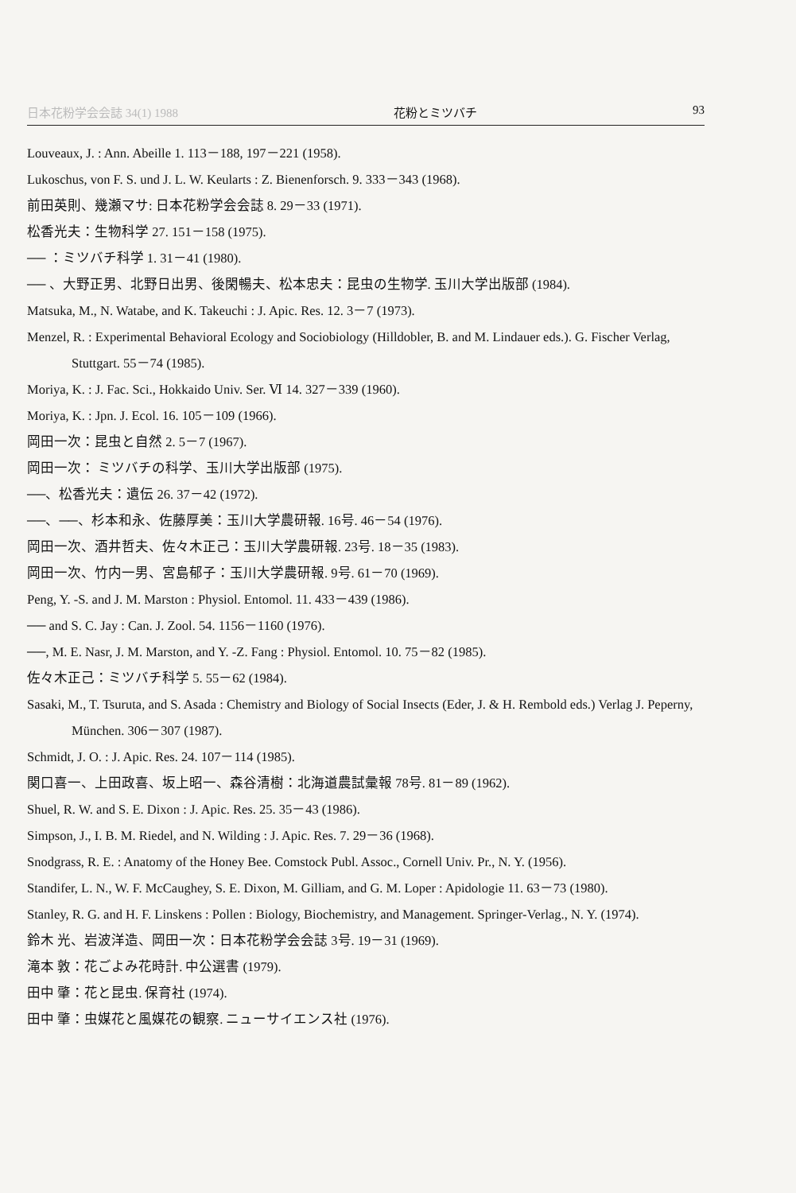日本花粉学会会誌 34(1) 1988 花粉とミツバチ 93
Louveaux, J. : Ann. Abeille 1. 113－188, 197－221 (1958).
Lukoschus, von F. S. und J. L. W. Keularts : Z. Bienenforsch. 9. 333－343 (1968).
前田英則、幾瀬マサ: 日本花粉学会会誌 8. 29－33 (1971).
松香光夫：生物科学 27. 151－158 (1975).
── ：ミツバチ科学 1. 31－41 (1980).
── 、大野正男、北野日出男、後閑暢夫、松本忠夫：昆虫の生物学. 玉川大学出版部 (1984).
Matsuka, M., N. Watabe, and K. Takeuchi : J. Apic. Res. 12. 3－7 (1973).
Menzel, R. : Experimental Behavioral Ecology and Sociobiology (Hilldobler, B. and M. Lindauer eds.). G. Fischer Verlag, Stuttgart. 55－74 (1985).
Moriya, K. : J. Fac. Sci., Hokkaido Univ. Ser. Ⅵ 14. 327－339 (1960).
Moriya, K. : Jpn. J. Ecol. 16. 105－109 (1966).
岡田一次：昆虫と自然 2. 5－7 (1967).
岡田一次： ミツバチの科学、玉川大学出版部 (1975).
──、松香光夫：遺伝 26. 37－42 (1972).
──、──、杉本和永、佐藤厚美：玉川大学農研報. 16号. 46－54 (1976).
岡田一次、酒井哲夫、佐々木正己：玉川大学農研報. 23号. 18－35 (1983).
岡田一次、竹内一男、宮島郁子：玉川大学農研報. 9号. 61－70 (1969).
Peng, Y. -S. and J. M. Marston : Physiol. Entomol. 11. 433－439 (1986).
── and S. C. Jay : Can. J. Zool. 54. 1156－1160 (1976).
──, M. E. Nasr, J. M. Marston, and Y. -Z. Fang : Physiol. Entomol. 10. 75－82 (1985).
佐々木正己：ミツバチ科学 5. 55－62 (1984).
Sasaki, M., T. Tsuruta, and S. Asada : Chemistry and Biology of Social Insects (Eder, J. & H. Rembold eds.) Verlag J. Peperny, München. 306－307 (1987).
Schmidt, J. O. : J. Apic. Res. 24. 107－114 (1985).
関口喜一、上田政喜、坂上昭一、森谷清樹：北海道農試彙報 78号. 81－89 (1962).
Shuel, R. W. and S. E. Dixon : J. Apic. Res. 25. 35－43 (1986).
Simpson, J., I. B. M. Riedel, and N. Wilding : J. Apic. Res. 7. 29－36 (1968).
Snodgrass, R. E. : Anatomy of the Honey Bee. Comstock Publ. Assoc., Cornell Univ. Pr., N. Y. (1956).
Standifer, L. N., W. F. McCaughey, S. E. Dixon, M. Gilliam, and G. M. Loper : Apidologie 11. 63－73 (1980).
Stanley, R. G. and H. F. Linskens : Pollen : Biology, Biochemistry, and Management. Springer-Verlag., N. Y. (1974).
鈴木 光、岩波洋造、岡田一次：日本花粉学会会誌 3号. 19－31 (1969).
滝本 敦：花ごよみ花時計. 中公選書 (1979).
田中 肇：花と昆虫. 保育社 (1974).
田中 肇：虫媒花と風媒花の観察. ニューサイエンス社 (1976).